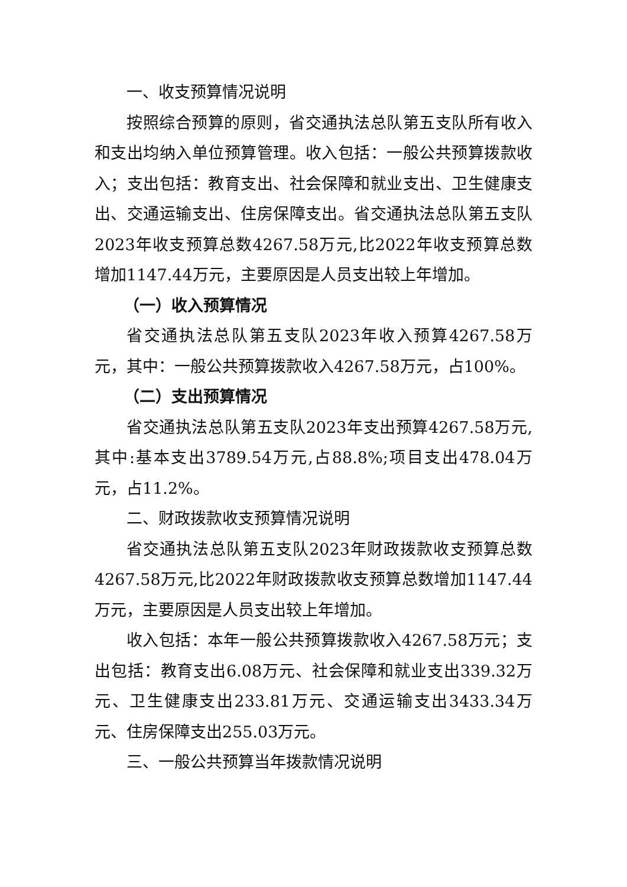一、收支预算情况说明
按照综合预算的原则，省交通执法总队第五支队所有收入和支出均纳入单位预算管理。收入包括：一般公共预算拨款收入；支出包括：教育支出、社会保障和就业支出、卫生健康支出、交通运输支出、住房保障支出。省交通执法总队第五支队2023年收支预算总数4267.58万元,比2022年收支预算总数增加1147.44万元，主要原因是人员支出较上年增加。
（一）收入预算情况
省交通执法总队第五支队2023年收入预算4267.58万元，其中：一般公共预算拨款收入4267.58万元，占100%。
（二）支出预算情况
省交通执法总队第五支队2023年支出预算4267.58万元,其中:基本支出3789.54万元,占88.8%;项目支出478.04万元，占11.2%。
二、财政拨款收支预算情况说明
省交通执法总队第五支队2023年财政拨款收支预算总数4267.58万元,比2022年财政拨款收支预算总数增加1147.44万元，主要原因是人员支出较上年增加。
收入包括：本年一般公共预算拨款收入4267.58万元；支出包括：教育支出6.08万元、社会保障和就业支出339.32万元、卫生健康支出233.81万元、交通运输支出3433.34万元、住房保障支出255.03万元。
三、一般公共预算当年拨款情况说明